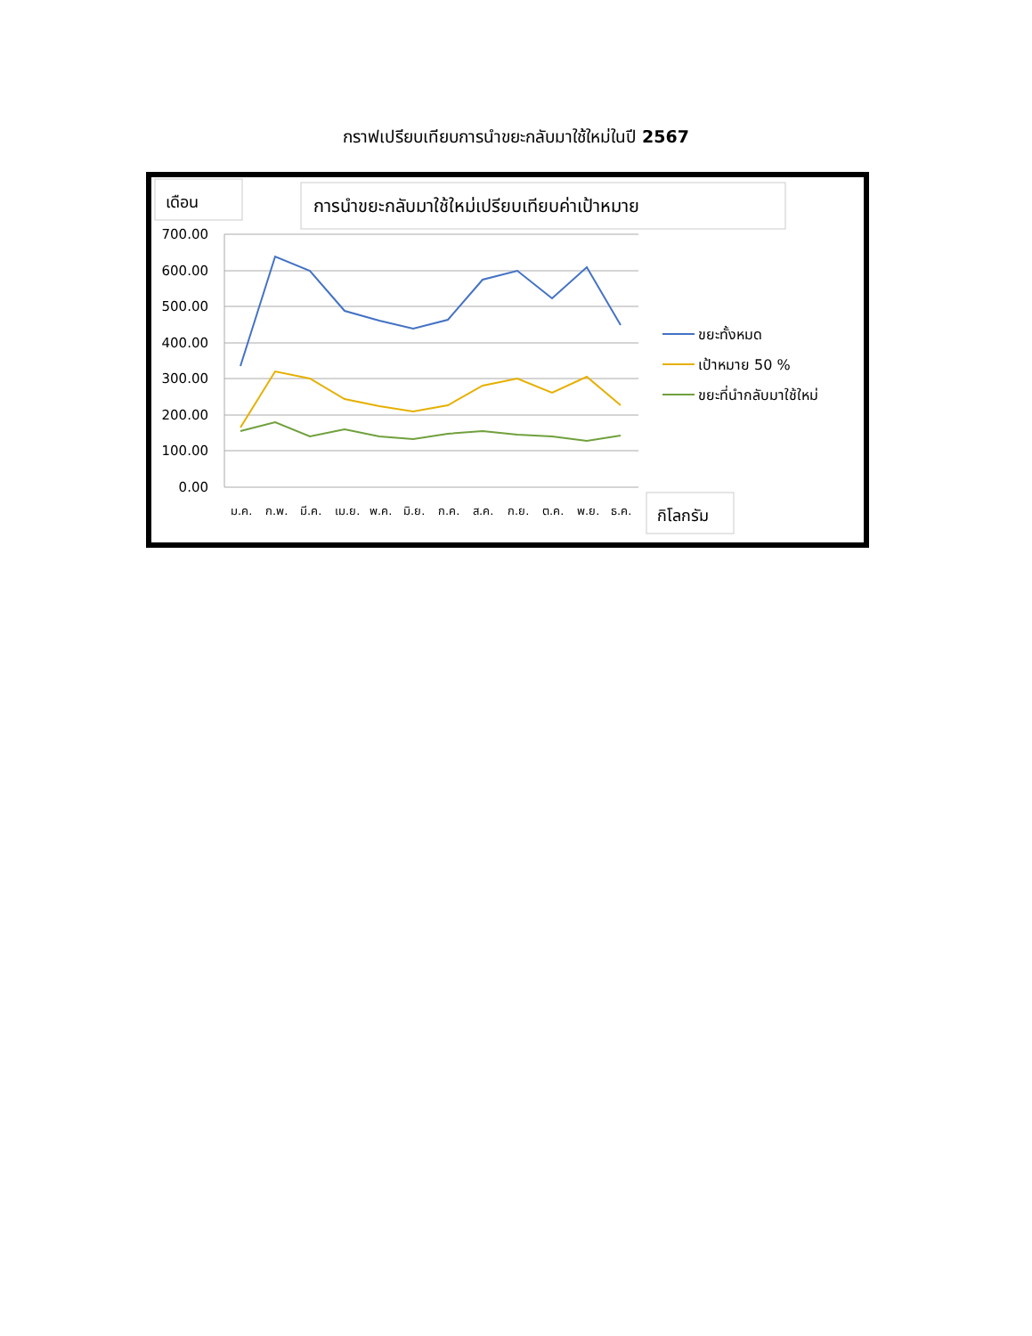กราฟเปรียบเทียบการนำขยะกลับมาใช้ใหม่ในปี 2567
เดือน
การนำขยะกลับมาใช้ใหม่เปรียบเทียบค่าเป้าหมาย
700.00
600.00
500.00
400.00
300.00
200.00
100.00
0.00
ม.ค.
ก.พ.
มี.ค.
เม.ย.
พ.ค.
มิ.ย.
ก.ค.
ส.ค.
ก.ย.
ต.ค.
พ.ย.
ธ.ค.
ขยะทั้งหมด
เป้าหมาย 50 %
ขยะที่นำกลับมาใช้ใหม่
กิโลกรัม